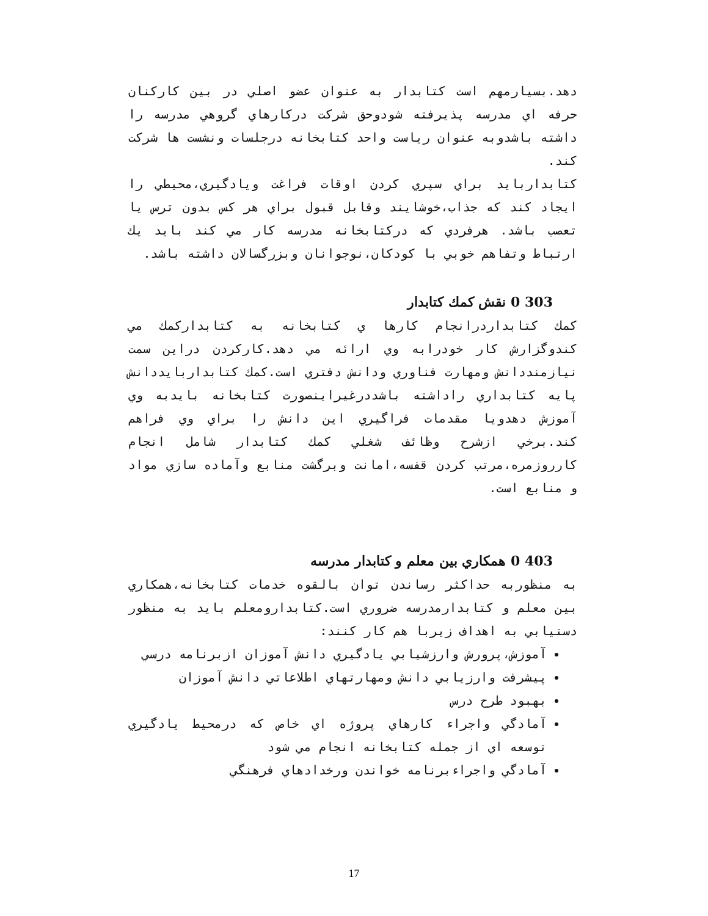دهد.بسيارمهم است كتابدار به عنوان عضو اصلي در بين كاركنان حرفه اي مدرسه پذيرفته شودوحق شركت دركارهاي گروهي مدرسه را داشته باشدوبه عنوان رياست واحد كتابخانه درجلسات ونشست ها شركت كند.
كتابداربايد براي سپري كردن اوقات فراغت ويادگيري،محيطي را ايجاد كند كه جذاب،خوشايند وقابل قبول براي هر كس بدون ترس يا تعصب باشد. هرفردي كه دركتابخانه مدرسه كار مي كند بايد يك ارتباط وتفاهم خوبي با كودكان،نوجوانان وبزرگسالان داشته باشد.
303 0 نقش كمك كتابدار
كمك كتابداردرانجام كارها ي كتابخانه به كتابداركمك مي كندوگزارش كار خودرابه وي ارائه مي دهد.كاركردن دراين سمت نيازمنددانش ومهارت فناوري ودانش دفتري است.كمك كتابداربايددانش پايه كتابداري راداشته باشددرغيراينصورت كتابخانه بايدبه وي آموزش دهدويا مقدمات فراگيري اين دانش را براي وي فراهم كند.برخي ازشرح وظائف شغلي كمك كتابدار شامل انجام كارروزمره،مرتب كردن قفسه،امانت وبرگشت منابع وآماده سازي مواد و منابع است.
403 0 همكاري بين معلم و كتابدار مدرسه
به منظوربه حداكثر رساندن توان بالقوه خدمات كتابخانه،همكاري بين معلم و كتابدارمدرسه ضروري است.كتابدارومعلم بايد به منظور دستيابي به اهداف زيربا هم كار كنند:
آموزش،پرورش وارزشيابي يادگيري دانش آموزان ازبرنامه درسي
پيشرفت وارزيابي دانش ومهارتهاي اطلاعاتي دانش آموزان
بهبود طرح درس
آمادگي واجراء كارهاي پروژه اي خاص كه درمحيط يادگيري توسعه اي از جمله كتابخانه انجام مي شود
آمادگي واجراءبرنامه خواندن ورخدادهاي فرهنگي
17